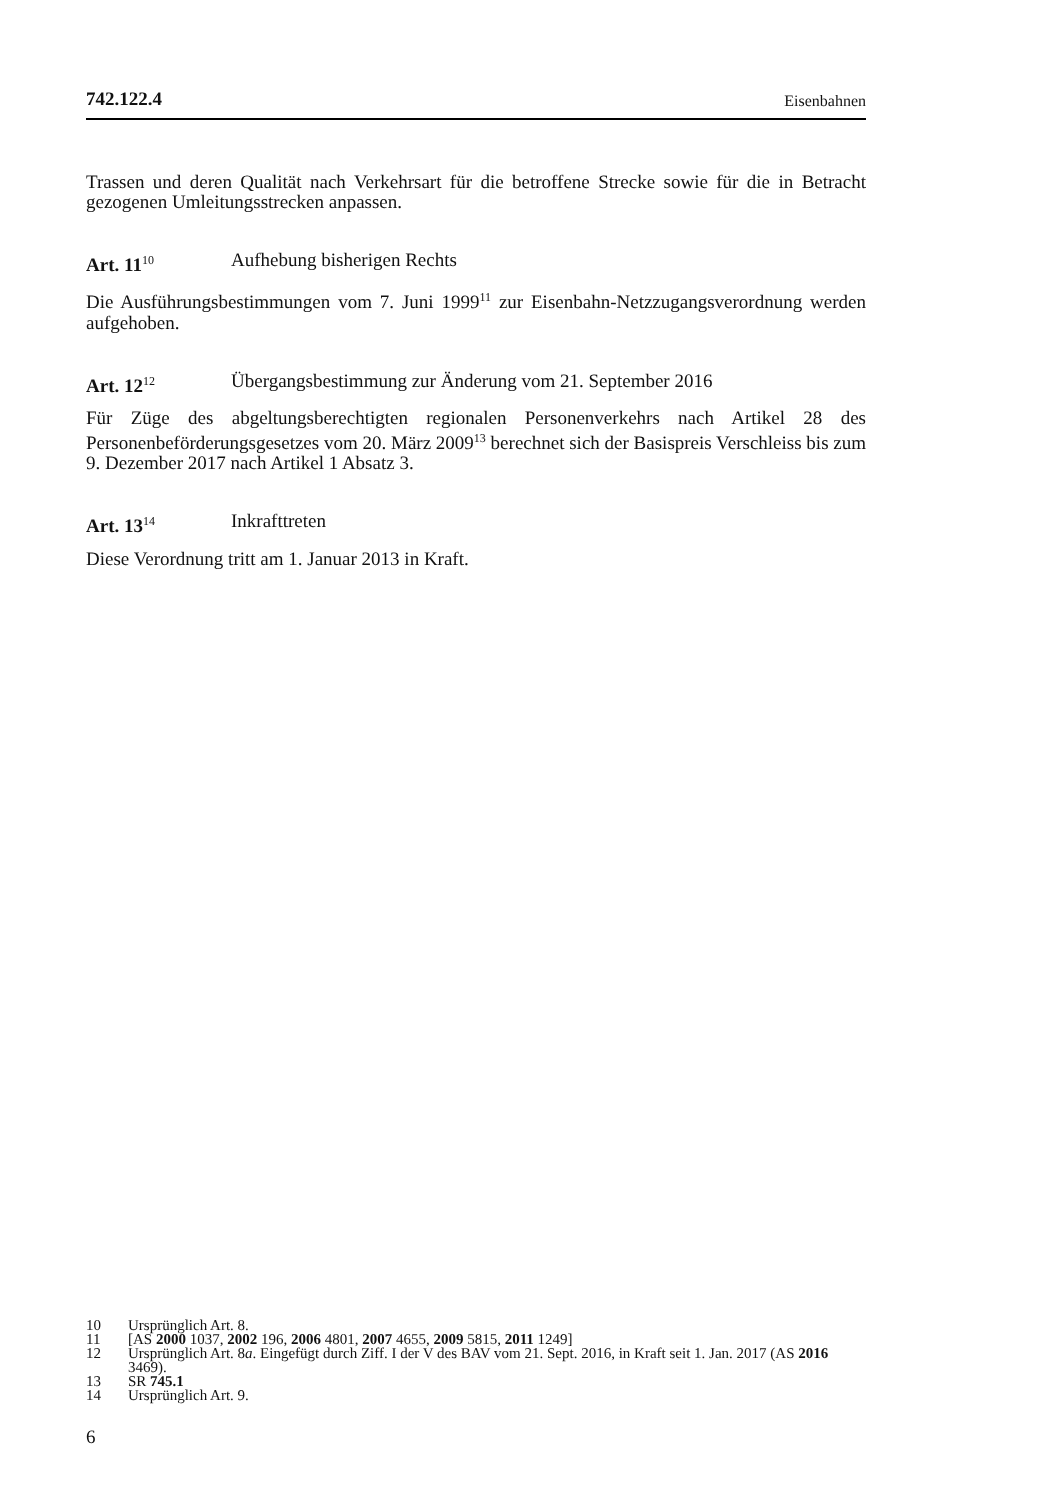742.122.4 Eisenbahnen
Trassen und deren Qualität nach Verkehrsart für die betroffene Strecke sowie für die in Betracht gezogenen Umleitungsstrecken anpassen.
Art. 11<sup>10</sup> Aufhebung bisherigen Rechts
Die Ausführungsbestimmungen vom 7. Juni 1999<sup>11</sup> zur Eisenbahn-Netzzugangsverordnung werden aufgehoben.
Art. 12<sup>12</sup> Übergangsbestimmung zur Änderung vom 21. September 2016
Für Züge des abgeltungsberechtigten regionalen Personenverkehrs nach Artikel 28 des Personenbeförderungsgesetzes vom 20. März 2009<sup>13</sup> berechnet sich der Basispreis Verschleiss bis zum 9. Dezember 2017 nach Artikel 1 Absatz 3.
Art. 13<sup>14</sup> Inkrafttreten
Diese Verordnung tritt am 1. Januar 2013 in Kraft.
10 Ursprünglich Art. 8.
11 [AS 2000 1037, 2002 196, 2006 4801, 2007 4655, 2009 5815, 2011 1249]
12 Ursprünglich Art. 8a. Eingefügt durch Ziff. I der V des BAV vom 21. Sept. 2016, in Kraft seit 1. Jan. 2017 (AS 2016 3469).
13 SR 745.1
14 Ursprünglich Art. 9.
6